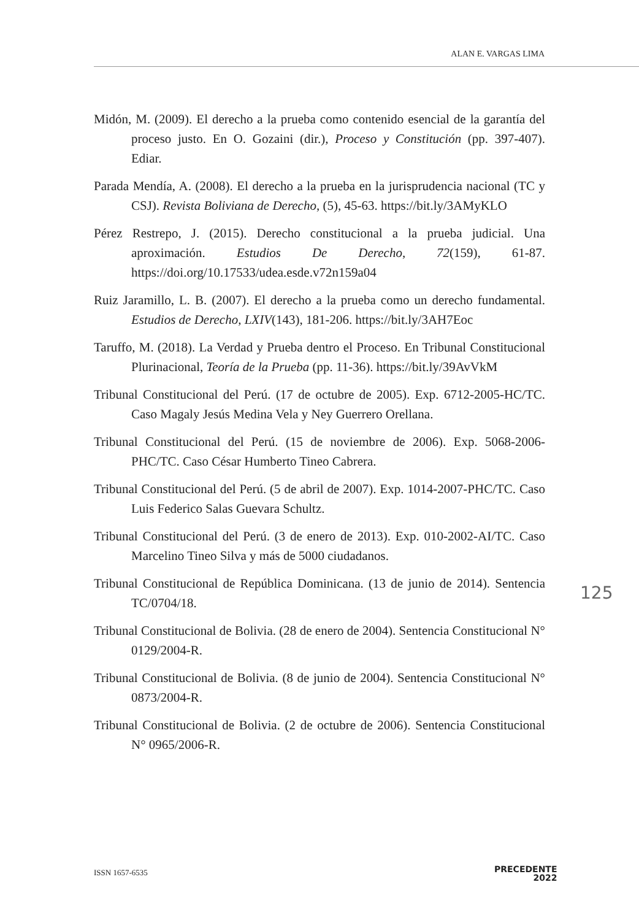ALAN E. VARGAS LIMA
Midón, M. (2009). El derecho a la prueba como contenido esencial de la garantía del proceso justo. En O. Gozaini (dir.), Proceso y Constitución (pp. 397-407). Ediar.
Parada Mendía, A. (2008). El derecho a la prueba en la jurisprudencia nacional (TC y CSJ). Revista Boliviana de Derecho, (5), 45-63. https://bit.ly/3AMyKLO
Pérez Restrepo, J. (2015). Derecho constitucional a la prueba judicial. Una aproximación. Estudios De Derecho, 72(159), 61-87. https://doi.org/10.17533/udea.esde.v72n159a04
Ruiz Jaramillo, L. B. (2007). El derecho a la prueba como un derecho fundamental. Estudios de Derecho, LXIV(143), 181-206. https://bit.ly/3AH7Eoc
Taruffo, M. (2018). La Verdad y Prueba dentro el Proceso. En Tribunal Constitucional Plurinacional, Teoría de la Prueba (pp. 11-36). https://bit.ly/39AvVkM
Tribunal Constitucional del Perú. (17 de octubre de 2005). Exp. 6712-2005-HC/TC. Caso Magaly Jesús Medina Vela y Ney Guerrero Orellana.
Tribunal Constitucional del Perú. (15 de noviembre de 2006). Exp. 5068-2006-PHC/TC. Caso César Humberto Tineo Cabrera.
Tribunal Constitucional del Perú. (5 de abril de 2007). Exp. 1014-2007-PHC/TC. Caso Luis Federico Salas Guevara Schultz.
Tribunal Constitucional del Perú. (3 de enero de 2013). Exp. 010-2002-AI/TC. Caso Marcelino Tineo Silva y más de 5000 ciudadanos.
Tribunal Constitucional de República Dominicana. (13 de junio de 2014). Sentencia TC/0704/18.
Tribunal Constitucional de Bolivia. (28 de enero de 2004). Sentencia Constitucional N° 0129/2004-R.
Tribunal Constitucional de Bolivia. (8 de junio de 2004). Sentencia Constitucional N° 0873/2004-R.
Tribunal Constitucional de Bolivia. (2 de octubre de 2006). Sentencia Constitucional N° 0965/2006-R.
125
ISSN 1657-6535
PRECEDENTE
2022